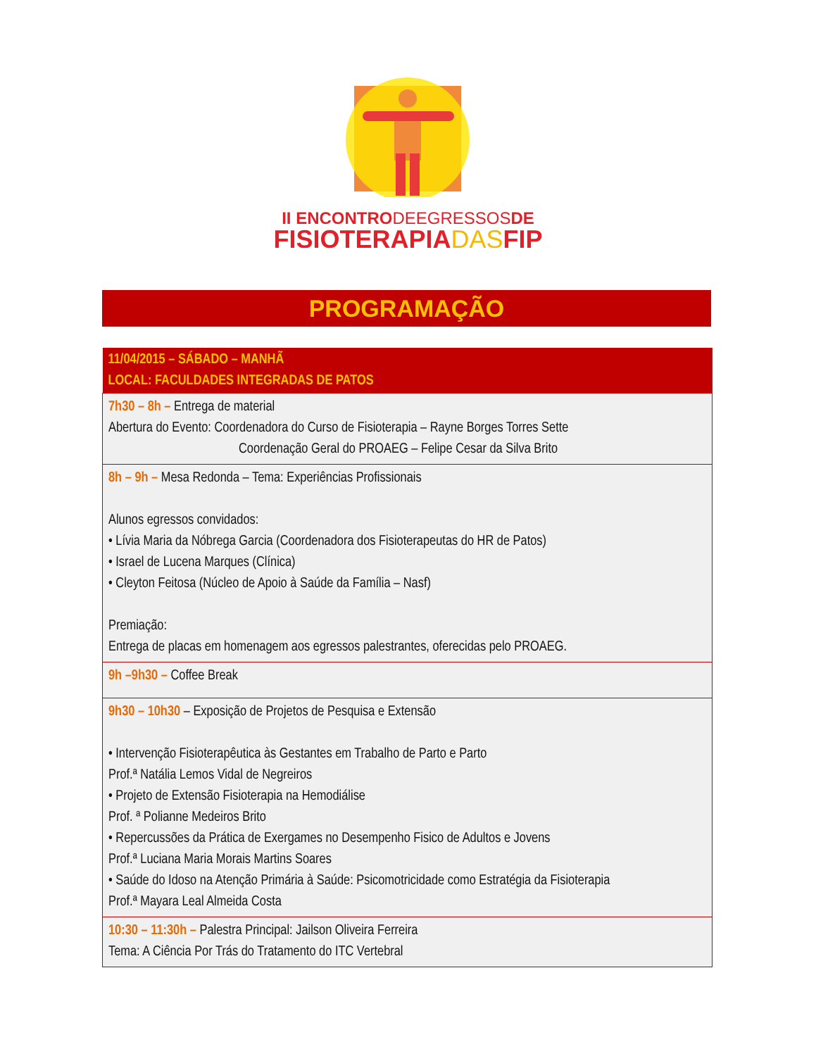II ENCONTRODEEGRESSOSDE
FISIOTERAPIADASFIP
PROGRAMAÇÃO
| 11/04/2015 – SÁBADO – MANHÃ LOCAL: FACULDADES INTEGRADAS DE PATOS |
| --- |
| 7h30 – 8h – Entrega de material Abertura do Evento: Coordenadora do Curso de Fisioterapia – Rayne Borges Torres Sette Coordenação Geral do PROAEG – Felipe Cesar da Silva Brito |
| 8h – 9h – Mesa Redonda – Tema: Experiências Profissionais Alunos egressos convidados: • Lívia Maria da Nóbrega Garcia (Coordenadora dos Fisioterapeutas do HR de Patos) • Israel de Lucena Marques (Clínica) • Cleyton Feitosa (Núcleo de Apoio à Saúde da Família – Nasf) Premiação: Entrega de placas em homenagem aos egressos palestrantes, oferecidas pelo PROAEG. |
| 9h –9h30 – Coffee Break |
| 9h30 – 10h30 – Exposição de Projetos de Pesquisa e Extensão • Intervenção Fisioterapêutica às Gestantes em Trabalho de Parto e Parto Prof.ª Natália Lemos Vidal de Negreiros • Projeto de Extensão Fisioterapia na Hemodiálise Prof. ª Polianne Medeiros Brito • Repercussões da Prática de Exergames no Desempenho Fisico de Adultos e Jovens Prof.ª Luciana Maria Morais Martins Soares • Saúde do Idoso na Atenção Primária à Saúde: Psicomotricidade como Estratégia da Fisioterapia Prof.ª Mayara Leal Almeida Costa |
| 10:30 – 11:30h – Palestra Principal: Jailson Oliveira Ferreira Tema: A Ciência Por Trás do Tratamento do ITC Vertebral |